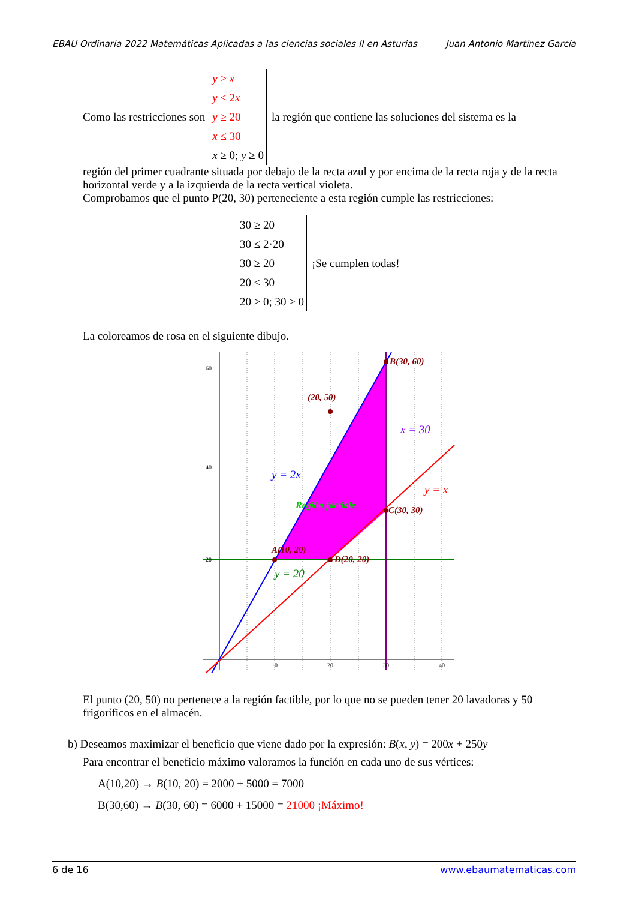EBAU Ordinaria 2022 Matemáticas Aplicadas a las ciencias sociales II en Asturias Juan Antonio Martínez García
Como las restricciones son
y ≥ x
y ≤ 2x
y ≥ 20
x ≤ 30
x ≥ 0; y ≥ 0
la región que contiene las soluciones del sistema es la
región del primer cuadrante situada por debajo de la recta azul y por encima de la recta roja y de la recta horizontal verde y a la izquierda de la recta vertical violeta.
Comprobamos que el punto P(20, 30) perteneciente a esta región cumple las restricciones:
30 ≥ 20
30 ≤ 2·20
30 ≥ 20
20 ≤ 30
20 ≥ 0; 30 ≥ 0
¡Se cumplen todas!
La coloreamos de rosa en el siguiente dibujo.
B(30, 60)
(20, 50)
C(30, 30)
A(10, 20)
D(20, 20)
Región factible
x = 30
y = 2x
y = x
y = 20
60
40
20
10
20
30
40
El punto (20, 50) no pertenece a la región factible, por lo que no se pueden tener 20 lavadoras y 50 frigoríficos en el almacén.
b) Deseamos maximizar el beneficio que viene dado por la expresión: B(x, y) = 200x + 250y
Para encontrar el beneficio máximo valoramos la función en cada uno de sus vértices:
A(10,20) → B(10, 20) = 2000 + 5000 = 7000
B(30,60) → B(30, 60) = 6000 + 15000 = 21000 ¡Máximo!
6 de 16 www.ebaumatematicas.com